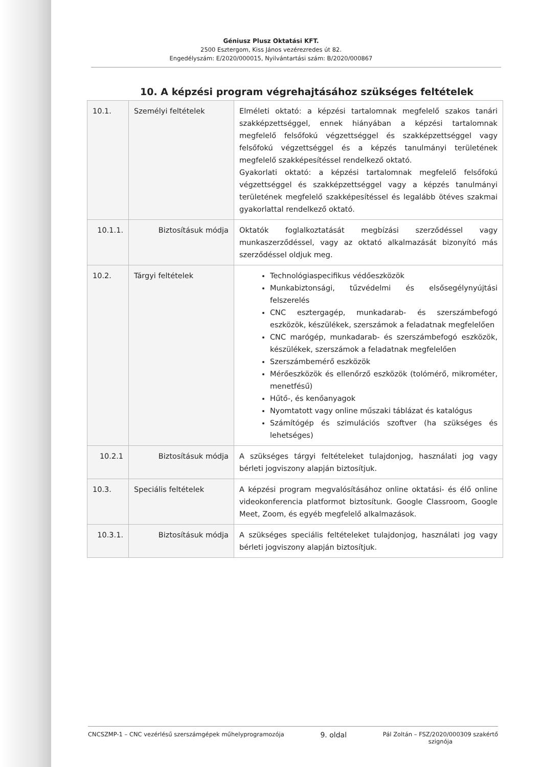Géniusz Plusz Oktatási KFT.
2500 Esztergom, Kiss János vezérezredes út 82.
Engedélyszám: E/2020/000015, Nyilvántartási szám: B/2020/000867
10. A képzési program végrehajtásához szükséges feltételek
| 10.1. | Személyi feltételek | Elméleti oktató: a képzési tartalomnak megfelelő szakos tanári szakképzettséggel, ennek hiányában a képzési tartalomnak megfelelő felsőfokú végzettséggel és szakképzettséggel vagy felsőfokú végzettséggel és a képzés tanulmányi területének megfelelő szakképesítéssel rendelkező oktató. Gyakorlati oktató: a képzési tartalomnak megfelelő felsőfokú végzettséggel és szakképzettséggel vagy a képzés tanulmányi területének megfelelő szakképesítéssel és legalább ötéves szakmai gyakorlattal rendelkező oktató. |
| 10.1.1. | Biztosításuk módja | Oktatók foglalkoztatását megbízási szerződéssel vagy munkaszerződéssel, vagy az oktató alkalmazását bizonyító más szerződéssel oldjuk meg. |
| 10.2. | Tárgyi feltételek | Technológiaspecifikus védőeszközök Munkabiztonsági, tűzvédelmi és elsősegélynyújtási felszerelés CNC esztergagép, munkadarab- és szerszámbefogó eszközök, készülékek, szerszámok a feladatnak megfelelően CNC marógép, munkadarab- és szerszámbefogó eszközök, készülékek, szerszámok a feladatnak megfelelően Szerszámbemérő eszközök Mérőeszközök és ellenőrző eszközök (tolómérő, mikrométer, menetfésű) Hűtő-, és kenőanyagok Nyomtatott vagy online műszaki táblázat és katalógus Számítógép és szimulációs szoftver (ha szükséges és lehetséges) |
| 10.2.1 | Biztosításuk módja | A szükséges tárgyi feltételeket tulajdonjog, használati jog vagy bérleti jogviszony alapján biztosítjuk. |
| 10.3. | Speciális feltételek | A képzési program megvalósításához online oktatási- és élő online videokonferencia platformot biztosítunk. Google Classroom, Google Meet, Zoom, és egyéb megfelelő alkalmazások. |
| 10.3.1. | Biztosításuk módja | A szükséges speciális feltételeket tulajdonjog, használati jog vagy bérleti jogviszony alapján biztosítjuk. |
CNCSZMP-1 – CNC vezérlésű szerszámgépek műhelyprogramozója 9. oldal Pál Zoltán – FSZ/2020/000309 szakértő
szignója